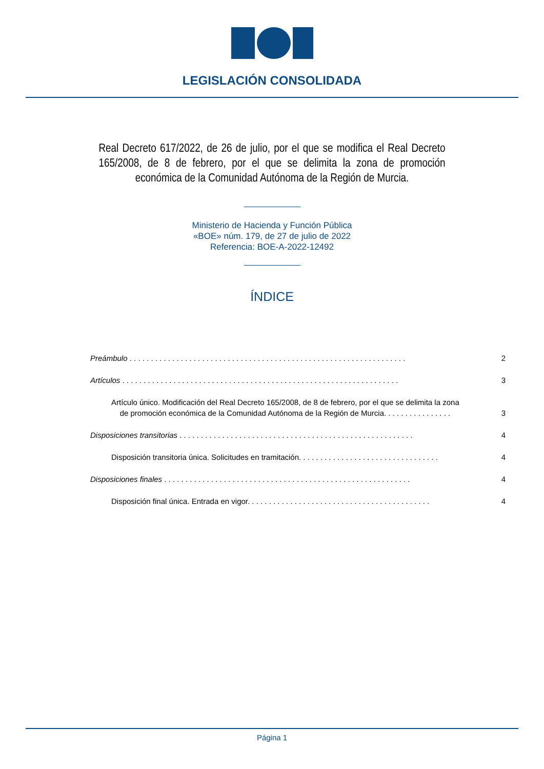LEGISLACIÓN CONSOLIDADA
Real Decreto 617/2022, de 26 de julio, por el que se modifica el Real Decreto 165/2008, de 8 de febrero, por el que se delimita la zona de promoción económica de la Comunidad Autónoma de la Región de Murcia.
Ministerio de Hacienda y Función Pública
«BOE» núm. 179, de 27 de julio de 2022
Referencia: BOE-A-2022-12492
ÍNDICE
Preámbulo . . . . . . . . . . . . . . . . . . . . . . . . . . . . . . . . . . . . . . . . . . . . . . . . . . . . . . . . . . . . . . . . . 2
Artículos . . . . . . . . . . . . . . . . . . . . . . . . . . . . . . . . . . . . . . . . . . . . . . . . . . . . . . . . . . . . . . . . . 3
Artículo único. Modificación del Real Decreto 165/2008, de 8 de febrero, por el que se delimita la zona
de promoción económica de la Comunidad Autónoma de la Región de Murcia. . . . . . . . . . . . . . . . 3
Disposiciones transitorias . . . . . . . . . . . . . . . . . . . . . . . . . . . . . . . . . . . . . . . . . . . . . . . . . . . . . . . 4
Disposición transitoria única. Solicitudes en tramitación. . . . . . . . . . . . . . . . . . . . . . . . . . . . . . . . . 4
Disposiciones finales . . . . . . . . . . . . . . . . . . . . . . . . . . . . . . . . . . . . . . . . . . . . . . . . . . . . . . . . . . 4
Disposición final única. Entrada en vigor. . . . . . . . . . . . . . . . . . . . . . . . . . . . . . . . . . . . . . . . . . . 4
Página 1